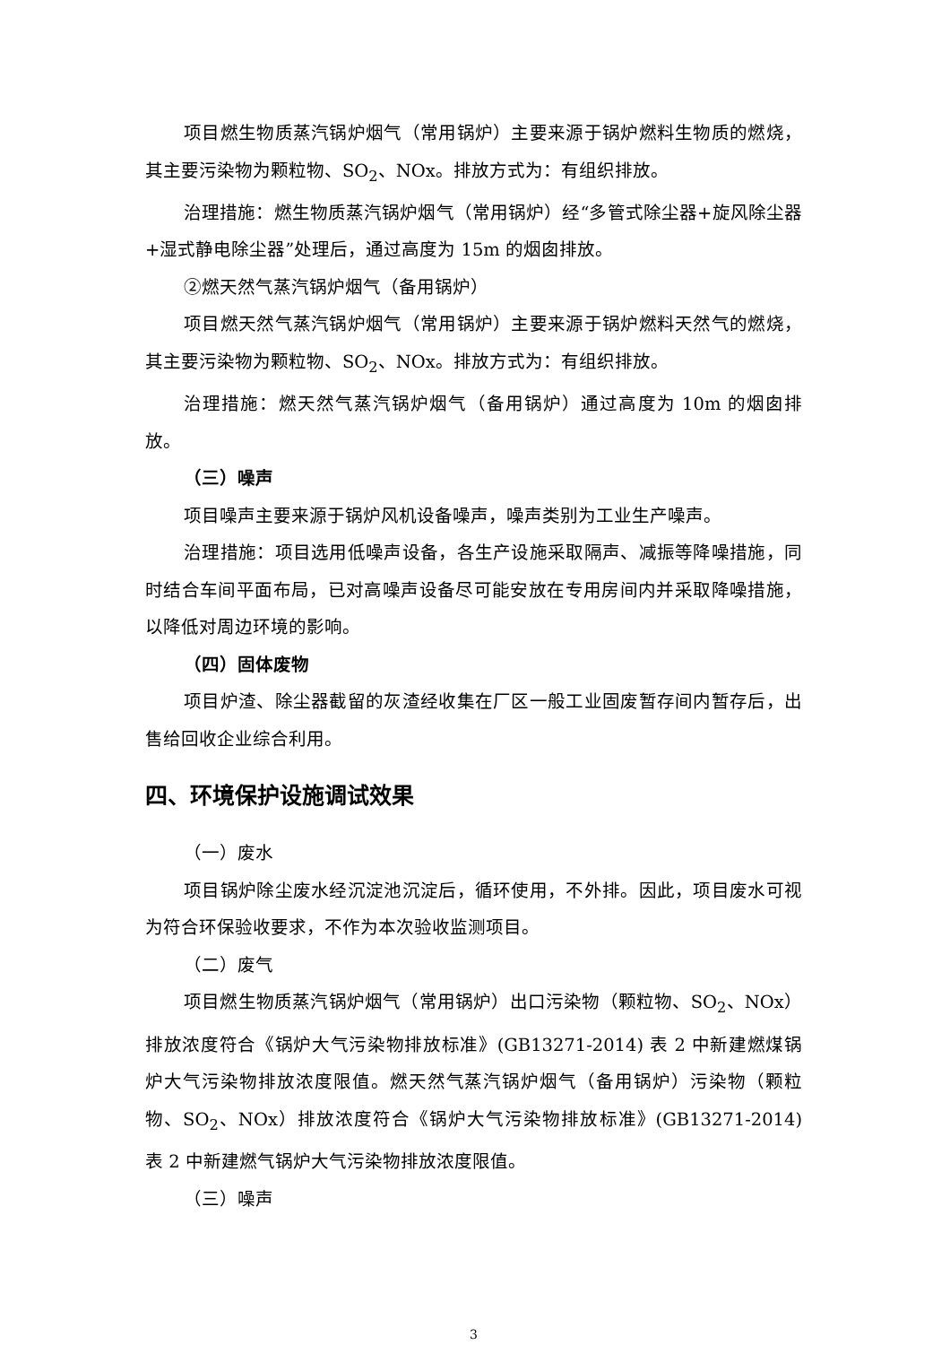项目燃生物质蒸汽锅炉烟气（常用锅炉）主要来源于锅炉燃料生物质的燃烧，其主要污染物为颗粒物、SO<sub>2</sub>、NOx。排放方式为：有组织排放。
治理措施：燃生物质蒸汽锅炉烟气（常用锅炉）经“多管式除尘器+旋风除尘器+湿式静电除尘器”处理后，通过高度为 15m 的烟囱排放。
②燃天然气蒸汽锅炉烟气（备用锅炉）
项目燃天然气蒸汽锅炉烟气（常用锅炉）主要来源于锅炉燃料天然气的燃烧，其主要污染物为颗粒物、SO<sub>2</sub>、NOx。排放方式为：有组织排放。
治理措施：燃天然气蒸汽锅炉烟气（备用锅炉）通过高度为 10m 的烟囱排放。
（三）噪声
项目噪声主要来源于锅炉风机设备噪声，噪声类别为工业生产噪声。
治理措施：项目选用低噪声设备，各生产设施采取隔声、减振等降噪措施，同时结合车间平面布局，已对高噪声设备尽可能安放在专用房间内并采取降噪措施，以降低对周边环境的影响。
（四）固体废物
项目炉渣、除尘器截留的灰渣经收集在厂区一般工业固废暂存间内暂存后，出售给回收企业综合利用。
四、环境保护设施调试效果
（一）废水
项目锅炉除尘废水经沉淀池沉淀后，循环使用，不外排。因此，项目废水可视为符合环保验收要求，不作为本次验收监测项目。
（二）废气
项目燃生物质蒸汽锅炉烟气（常用锅炉）出口污染物（颗粒物、SO<sub>2</sub>、NOx）排放浓度符合《锅炉大气污染物排放标准》(GB13271-2014) 表 2 中新建燃煤锅炉大气污染物排放浓度限值。燃天然气蒸汽锅炉烟气（备用锅炉）污染物（颗粒物、SO<sub>2</sub>、NOx）排放浓度符合《锅炉大气污染物排放标准》(GB13271-2014) 表 2 中新建燃气锅炉大气污染物排放浓度限值。
（三）噪声
3